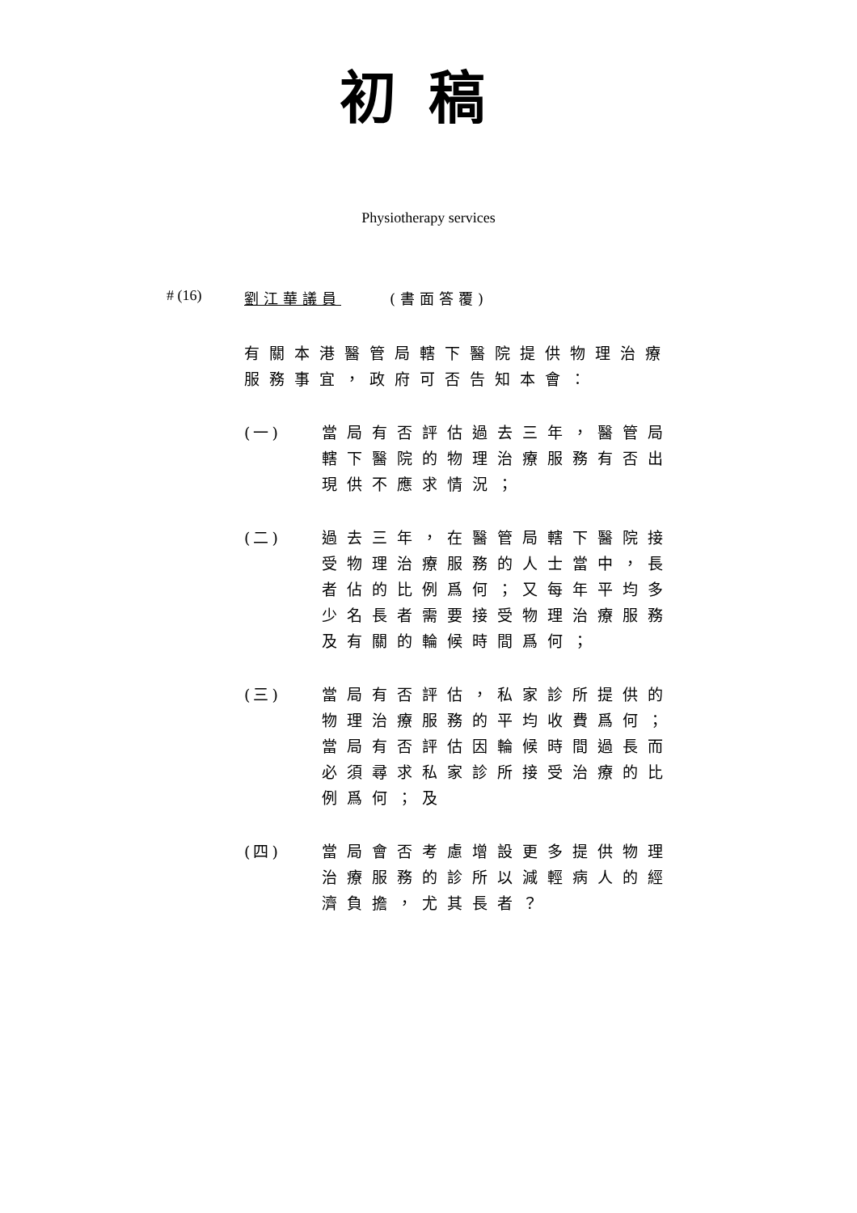初稿
Physiotherapy services
# (16) 劉江華議員 (書面答覆)
有關本港醫管局轄下醫院提供物理治療服務事宜，政府可否告知本會：
(一) 當局有否評估過去三年，醫管局轄下醫院的物理治療服務有否出現供不應求情況；
(二) 過去三年，在醫管局轄下醫院接受物理治療服務的人士當中，長者佔的比例爲何；又每年平均多少名長者需要接受物理治療服務及有關的輪候時間爲何；
(三) 當局有否評估，私家診所提供的物理治療服務的平均收費爲何；當局有否評估因輪候時間過長而必須尋求私家診所接受治療的比例爲何；及
(四) 當局會否考慮增設更多提供物理治療服務的診所以減輕病人的經濟負擔，尤其長者？